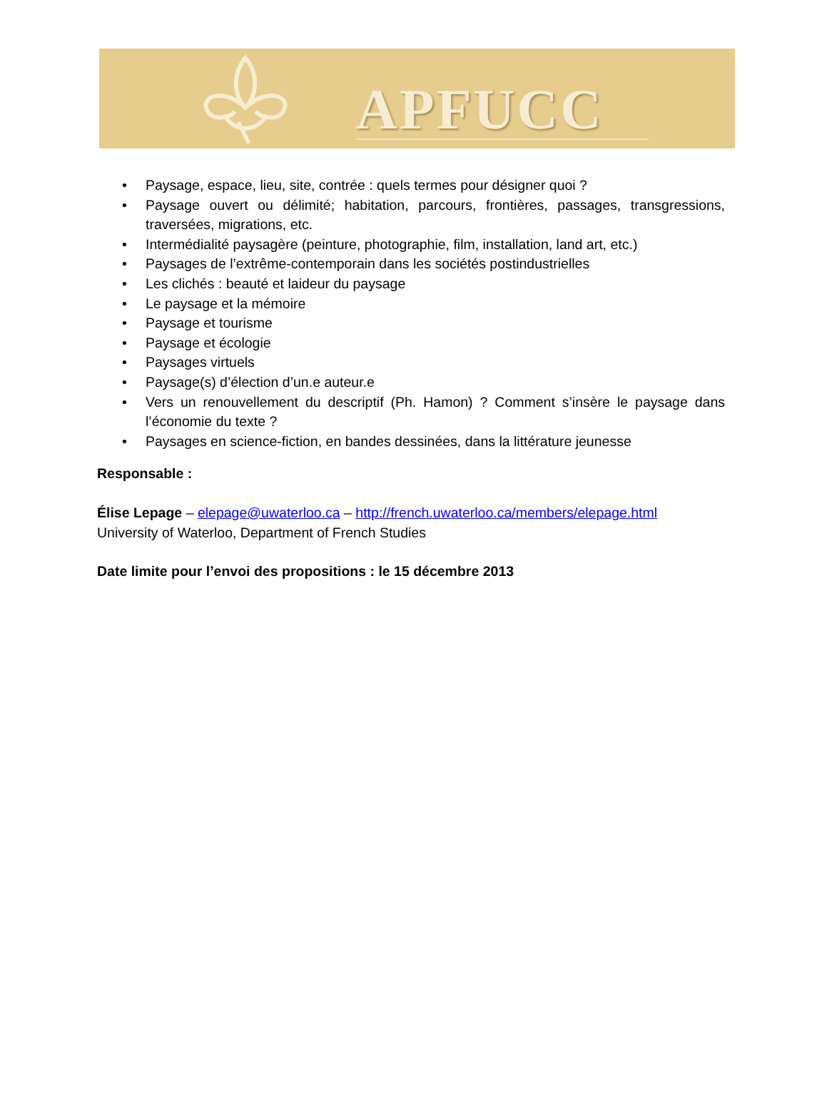APFUCC
• Paysage, espace, lieu, site, contrée : quels termes pour désigner quoi ?
• Paysage ouvert ou délimité; habitation, parcours, frontières, passages, transgressions, traversées, migrations, etc.
• Intermédialité paysagère (peinture, photographie, film, installation, land art, etc.)
• Paysages de l’extrême-contemporain dans les sociétés postindustrielles
• Les clichés : beauté et laideur du paysage
• Le paysage et la mémoire
• Paysage et tourisme
• Paysage et écologie
• Paysages virtuels
• Paysage(s) d’élection d’un.e auteur.e
• Vers un renouvellement du descriptif (Ph. Hamon) ? Comment s’insère le paysage dans l’économie du texte ?
• Paysages en science-fiction, en bandes dessinées, dans la littérature jeunesse
Responsable :
Élise Lepage – elepage@uwaterloo.ca – http://french.uwaterloo.ca/members/elepage.html
University of Waterloo, Department of French Studies
Date limite pour l’envoi des propositions : le 15 décembre 2013